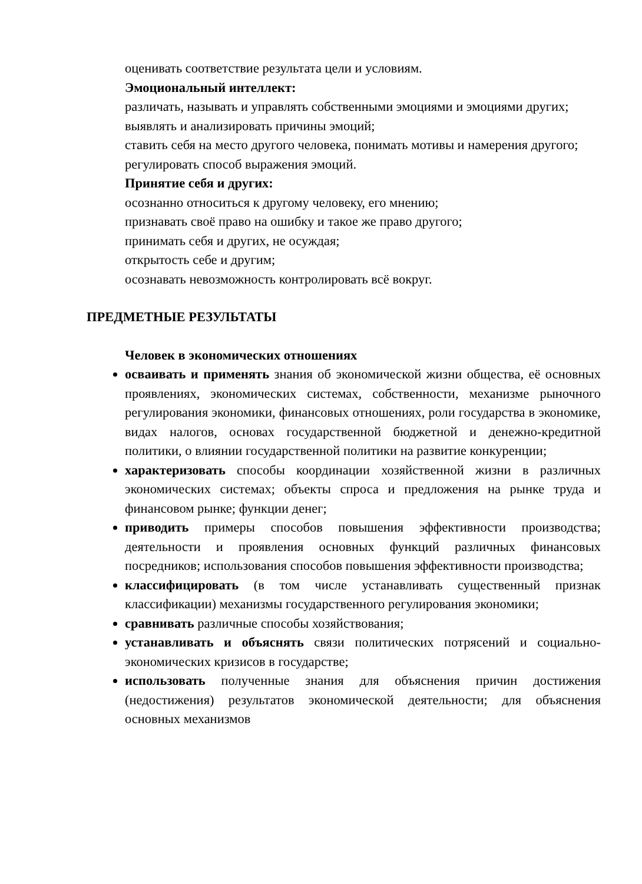оценивать соответствие результата цели и условиям.
Эмоциональный интеллект:
различать, называть и управлять собственными эмоциями и эмоциями других;
выявлять и анализировать причины эмоций;
ставить себя на место другого человека, понимать мотивы и намерения другого;
регулировать способ выражения эмоций.
Принятие себя и других:
осознанно относиться к другому человеку, его мнению;
признавать своё право на ошибку и такое же право другого;
принимать себя и других, не осуждая;
открытость себе и другим;
осознавать невозможность контролировать всё вокруг.
ПРЕДМЕТНЫЕ РЕЗУЛЬТАТЫ
Человек в экономических отношениях
осваивать и применять знания об экономической жизни общества, её основных проявлениях, экономических системах, собственности, механизме рыночного регулирования экономики, финансовых отношениях, роли государства в экономике, видах налогов, основах государственной бюджетной и денежно-кредитной политики, о влиянии государственной политики на развитие конкуренции;
характеризовать способы координации хозяйственной жизни в различных экономических системах; объекты спроса и предложения на рынке труда и финансовом рынке; функции денег;
приводить примеры способов повышения эффективности производства; деятельности и проявления основных функций различных финансовых посредников; использования способов повышения эффективности производства;
классифицировать (в том числе устанавливать существенный признак классификации) механизмы государственного регулирования экономики;
сравнивать различные способы хозяйствования;
устанавливать и объяснять связи политических потрясений и социально-экономических кризисов в государстве;
использовать полученные знания для объяснения причин достижения (недостижения) результатов экономической деятельности; для объяснения основных механизмов